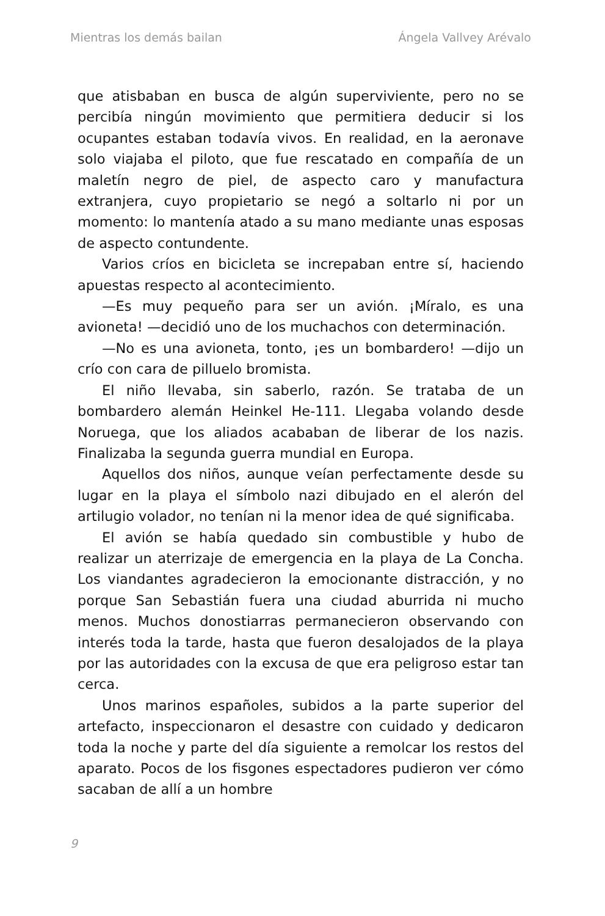Mientras los demás bailan Ángela Vallvey Arévalo
que atisbaban en busca de algún superviviente, pero no se percibía ningún movimiento que permitiera deducir si los ocupantes estaban todavía vivos. En realidad, en la aeronave solo viajaba el piloto, que fue rescatado en compañía de un maletín negro de piel, de aspecto caro y manufactura extranjera, cuyo propietario se negó a soltarlo ni por un momento: lo mantenía atado a su mano mediante unas esposas de aspecto contundente.
Varios críos en bicicleta se increpaban entre sí, haciendo apuestas respecto al acontecimiento.
—Es muy pequeño para ser un avión. ¡Míralo, es una avioneta! —decidió uno de los muchachos con determinación.
—No es una avioneta, tonto, ¡es un bombardero! —dijo un crío con cara de pilluelo bromista.
El niño llevaba, sin saberlo, razón. Se trataba de un bombardero alemán Heinkel He-111. Llegaba volando desde Noruega, que los aliados acababan de liberar de los nazis. Finalizaba la segunda guerra mundial en Europa.
Aquellos dos niños, aunque veían perfectamente desde su lugar en la playa el símbolo nazi dibujado en el alerón del artilugio volador, no tenían ni la menor idea de qué significaba.
El avión se había quedado sin combustible y hubo de realizar un aterrizaje de emergencia en la playa de La Concha. Los viandantes agradecieron la emocionante distracción, y no porque San Sebastián fuera una ciudad aburrida ni mucho menos. Muchos donostiarras permanecieron observando con interés toda la tarde, hasta que fueron desalojados de la playa por las autoridades con la excusa de que era peligroso estar tan cerca.
Unos marinos españoles, subidos a la parte superior del artefacto, inspeccionaron el desastre con cuidado y dedicaron toda la noche y parte del día siguiente a remolcar los restos del aparato. Pocos de los fisgones espectadores pudieron ver cómo sacaban de allí a un hombre
9